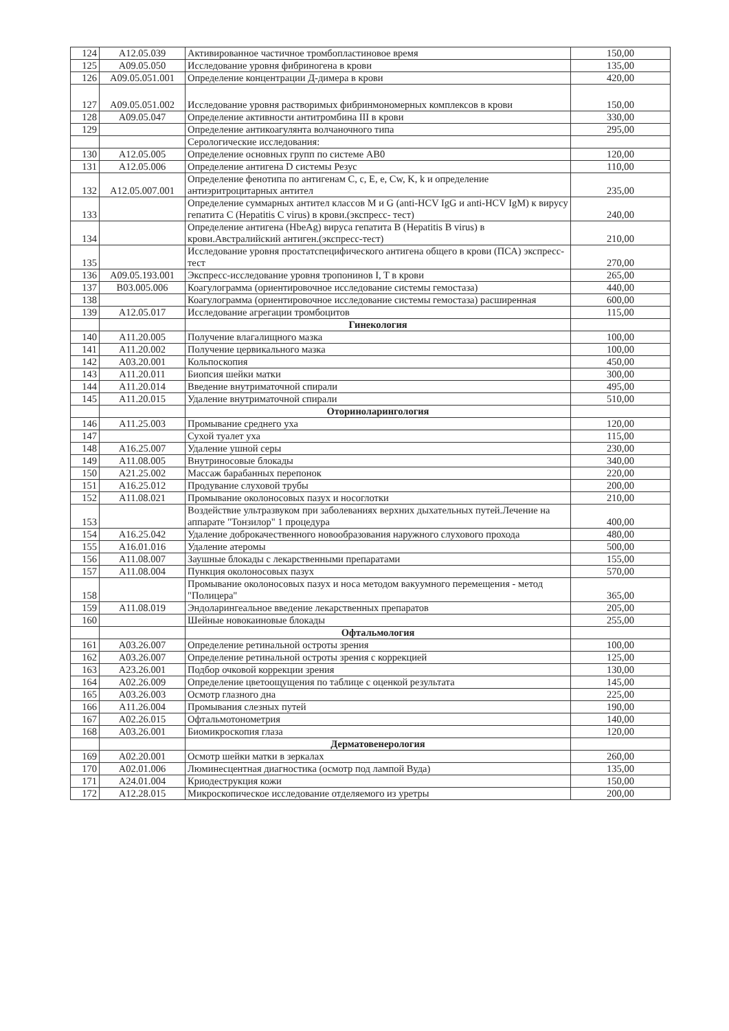| 124 | A12.05.039 | Активированное частичное тромбопластиновое время | 150,00 |
| 125 | A09.05.050 | Исследование уровня фибриногена в крови | 135,00 |
| 126 | A09.05.051.001 | Определение концентрации Д-димера в крови | 420,00 |
| 127 | A09.05.051.002 | Исследование уровня растворимых фибринмономерных комплексов в крови | 150,00 |
| 128 | A09.05.047 | Определение активности антитромбина III в крови | 330,00 |
| 129 | | Определение антикоагулянта волчаночного типа | 295,00 |
| | | Серологические исследования: | |
| 130 | A12.05.005 | Определение основных групп по системе AB0 | 120,00 |
| 131 | A12.05.006 | Определение антигена D системы Резус | 110,00 |
| 132 | A12.05.007.001 | Определение фенотипа по антигенам C, c, E, e, Cw, K, k и определение антиэритроцитарных антител | 235,00 |
| 133 | | Определение суммарных антител классов M и G (anti-HCV IgG и anti-HCV IgM) к вирусу гепатита С (Hepatitis C virus) в крови.(экспресс- тест) | 240,00 |
| 134 | | Определение антигена (HbeAg) вируса гепатита В (Hepatitis B virus) в крови.Австралийский антиген.(экспресс-тест) | 210,00 |
| 135 | | Исследование уровня простатспецифического антигена общего в крови (ПСА) экспресс-тест | 270,00 |
| 136 | A09.05.193.001 | Экспресс-исследование уровня тропонинов I, T в крови | 265,00 |
| 137 | B03.005.006 | Коагулограмма (ориентировочное исследование системы гемостаза) | 440,00 |
| 138 | | Коагулограмма (ориентировочное исследование системы гемостаза) расширенная | 600,00 |
| 139 | A12.05.017 | Исследование агрегации тромбоцитов | 115,00 |
| | | Гинекология | |
| 140 | A11.20.005 | Получение влагалищного мазка | 100,00 |
| 141 | A11.20.002 | Получение цервикального мазка | 100,00 |
| 142 | A03.20.001 | Кольпоскопия | 450,00 |
| 143 | A11.20.011 | Биопсия шейки матки | 300,00 |
| 144 | A11.20.014 | Введение внутриматочной спирали | 495,00 |
| 145 | A11.20.015 | Удаление внутриматочной спирали | 510,00 |
| | | Оториноларингология | |
| 146 | A11.25.003 | Промывание среднего уха | 120,00 |
| 147 | | Сухой туалет уха | 115,00 |
| 148 | A16.25.007 | Удаление ушной серы | 230,00 |
| 149 | A11.08.005 | Внутриносовые блокады | 340,00 |
| 150 | A21.25.002 | Массаж барабанных перепонок | 220,00 |
| 151 | A16.25.012 | Продувание слуховой трубы | 200,00 |
| 152 | A11.08.021 | Промывание околоносовых пазух и носоглотки | 210,00 |
| 153 | | Воздействие ультразвуком при заболеваниях верхних дыхательных путей.Лечение на аппарате "Тонзилор" 1 процедура | 400,00 |
| 154 | A16.25.042 | Удаление доброкачественного новообразования наружного слухового прохода | 480,00 |
| 155 | A16.01.016 | Удаление атеромы | 500,00 |
| 156 | A11.08.007 | Заушные блокады с лекарственными препаратами | 155,00 |
| 157 | A11.08.004 | Пункция околоносовых пазух | 570,00 |
| 158 | | Промывание околоносовых пазух и носа методом вакуумного перемещения - метод "Полицера" | 365,00 |
| 159 | A11.08.019 | Эндоларингеальное введение лекарственных препаратов | 205,00 |
| 160 | | Шейные новокаиновые блокады | 255,00 |
| | | Офтальмология | |
| 161 | A03.26.007 | Определение ретинальной остроты зрения | 100,00 |
| 162 | A03.26.007 | Определение ретинальной остроты зрения с коррекцией | 125,00 |
| 163 | A23.26.001 | Подбор очковой коррекции зрения | 130,00 |
| 164 | A02.26.009 | Определение цветоощущения по таблице с оценкой результата | 145,00 |
| 165 | A03.26.003 | Осмотр глазного дна | 225,00 |
| 166 | A11.26.004 | Промывания слезных путей | 190,00 |
| 167 | A02.26.015 | Офтальмотонометрия | 140,00 |
| 168 | A03.26.001 | Биомикроскопия глаза | 120,00 |
| | | Дерматовенерология | |
| 169 | A02.20.001 | Осмотр шейки матки в зеркалах | 260,00 |
| 170 | A02.01.006 | Люминесцентная диагностика (осмотр под лампой Вуда) | 135,00 |
| 171 | A24.01.004 | Криодеструкция кожи | 150,00 |
| 172 | A12.28.015 | Микроскопическое исследование отделяемого из уретры | 200,00 |